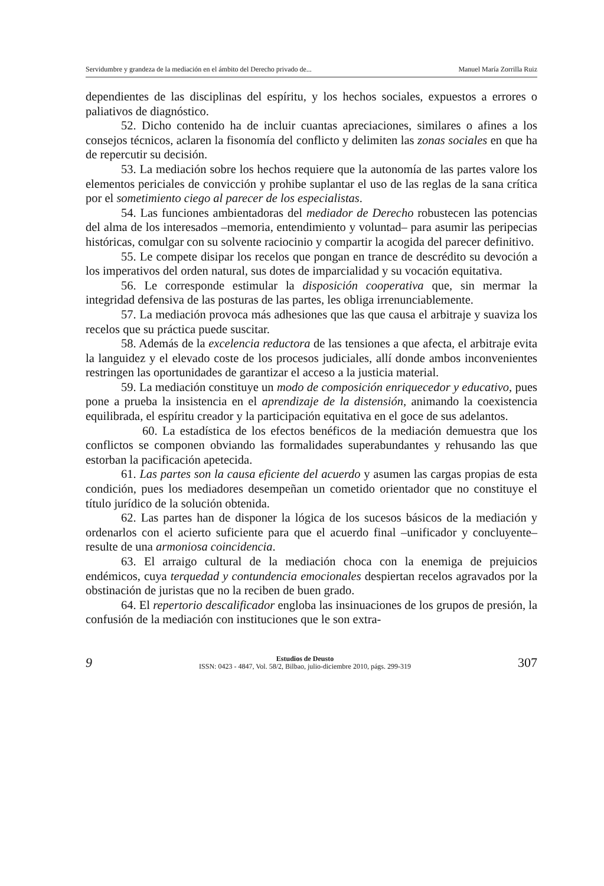Servidumbre y grandeza de la mediación en el ámbito del Derecho privado de... Manuel María Zorrilla Ruiz
dependientes de las disciplinas del espíritu, y los hechos sociales, expuestos a errores o paliativos de diagnóstico.
52. Dicho contenido ha de incluir cuantas apreciaciones, similares o afines a los consejos técnicos, aclaren la fisonomía del conflicto y delimiten las zonas sociales en que ha de repercutir su decisión.
53. La mediación sobre los hechos requiere que la autonomía de las partes valore los elementos periciales de convicción y prohibe suplantar el uso de las reglas de la sana crítica por el sometimiento ciego al parecer de los especialistas.
54. Las funciones ambientadoras del mediador de Derecho robustecen las potencias del alma de los interesados –memoria, entendimiento y voluntad– para asumir las peripecias históricas, comulgar con su solvente raciocinio y compartir la acogida del parecer definitivo.
55. Le compete disipar los recelos que pongan en trance de descrédito su devoción a los imperativos del orden natural, sus dotes de imparcialidad y su vocación equitativa.
56. Le corresponde estimular la disposición cooperativa que, sin mermar la integridad defensiva de las posturas de las partes, les obliga irrenunciablemente.
57. La mediación provoca más adhesiones que las que causa el arbitraje y suaviza los recelos que su práctica puede suscitar.
58. Además de la excelencia reductora de las tensiones a que afecta, el arbitraje evita la languidez y el elevado coste de los procesos judiciales, allí donde ambos inconvenientes restringen las oportunidades de garantizar el acceso a la justicia material.
59. La mediación constituye un modo de composición enriquecedor y educativo, pues pone a prueba la insistencia en el aprendizaje de la distensión, animando la coexistencia equilibrada, el espíritu creador y la participación equitativa en el goce de sus adelantos.
60. La estadística de los efectos benéficos de la mediación demuestra que los conflictos se componen obviando las formalidades superabundantes y rehusando las que estorban la pacificación apetecida.
61. Las partes son la causa eficiente del acuerdo y asumen las cargas propias de esta condición, pues los mediadores desempeñan un cometido orientador que no constituye el título jurídico de la solución obtenida.
62. Las partes han de disponer la lógica de los sucesos básicos de la mediación y ordenarlos con el acierto suficiente para que el acuerdo final –unificador y concluyente– resulte de una armoniosa coincidencia.
63. El arraigo cultural de la mediación choca con la enemiga de prejuicios endémicos, cuya terquedad y contundencia emocionales despiertan recelos agravados por la obstinación de juristas que no la reciben de buen grado.
64. El repertorio descalificador engloba las insinuaciones de los grupos de presión, la confusión de la mediación con instituciones que le son extra-
9
Estudios de Deusto
ISSN: 0423 - 4847, Vol. 58/2, Bilbao, julio-diciembre 2010, págs. 299-319
307